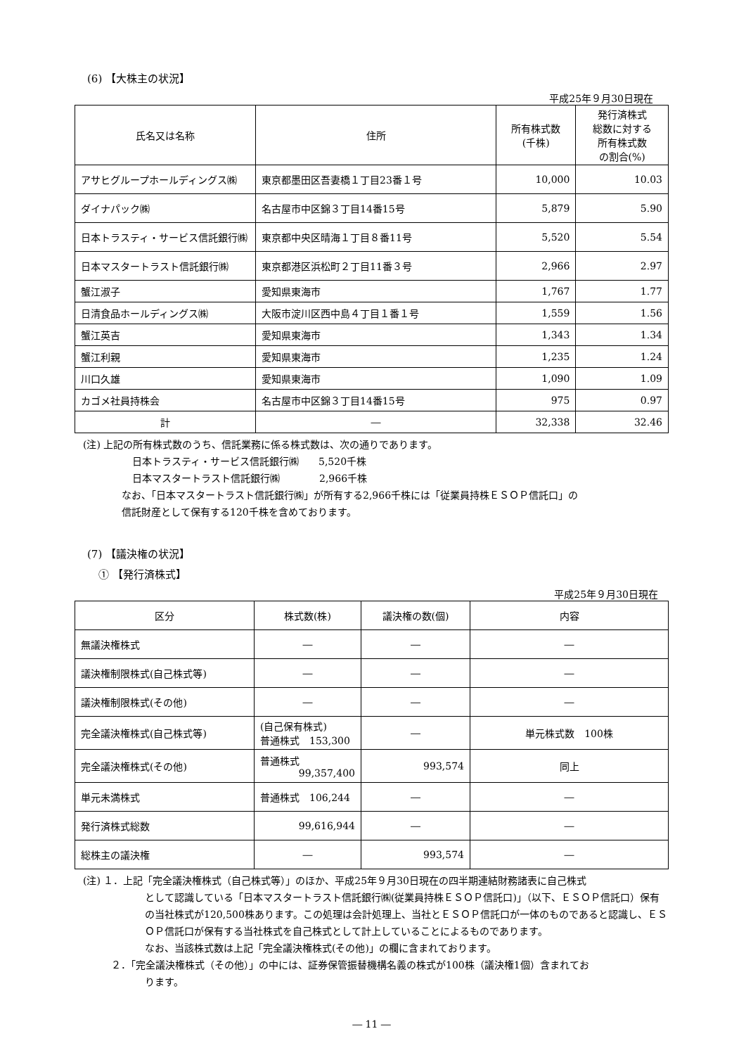(6) 【大株主の状況】
平成25年９月30日現在
| 氏名又は名称 | 住所 | 所有株式数 (千株) | 発行済株式 総数に対する 所有株式数 の割合(%) |
| --- | --- | --- | --- |
| アサヒグループホールディングス㈱ | 東京都墨田区吾妻橋１丁目23番１号 | 10,000 | 10.03 |
| ダイナパック㈱ | 名古屋市中区錦３丁目14番15号 | 5,879 | 5.90 |
| 日本トラスティ・サービス信託銀行㈱ | 東京都中央区晴海１丁目８番11号 | 5,520 | 5.54 |
| 日本マスタートラスト信託銀行㈱ | 東京都港区浜松町２丁目11番３号 | 2,966 | 2.97 |
| 蟹江淑子 | 愛知県東海市 | 1,767 | 1.77 |
| 日清食品ホールディングス㈱ | 大阪市淀川区西中島４丁目１番１号 | 1,559 | 1.56 |
| 蟹江英吉 | 愛知県東海市 | 1,343 | 1.34 |
| 蟹江利親 | 愛知県東海市 | 1,235 | 1.24 |
| 川口久雄 | 愛知県東海市 | 1,090 | 1.09 |
| カゴメ社員持株会 | 名古屋市中区錦３丁目14番15号 | 975 | 0.97 |
| 計 | ― | 32,338 | 32.46 |
(注) 上記の所有株式数のうち、信託業務に係る株式数は、次の通りであります。
日本トラスティ・サービス信託銀行㈱　　5,520千株
日本マスタートラスト信託銀行㈱　　　　2,966千株
なお、「日本マスタートラスト信託銀行㈱」が所有する2,966千株には「従業員持株ＥＳＯＰ信託口」の
信託財産として保有する120千株を含めております。
(7) 【議決権の状況】
① 【発行済株式】
平成25年９月30日現在
| 区分 | 株式数(株) | 議決権の数(個) | 内容 |
| --- | --- | --- | --- |
| 無議決権株式 | ― | ― | ― |
| 議決権制限株式(自己株式等) | ― | ― | ― |
| 議決権制限株式(その他) | ― | ― | ― |
| 完全議決権株式(自己株式等) | (自己保有株式) 普通株式 153,300 | ― | 単元株式数 100株 |
| 完全議決権株式(その他) | 普通株式 99,357,400 | 993,574 | 同上 |
| 単元未満株式 | 普通株式 106,244 | ― | ― |
| 発行済株式総数 | 99,616,944 | ― | ― |
| 総株主の議決権 | ― | 993,574 | ― |
(注) １．上記「完全議決権株式（自己株式等）」のほか、平成25年９月30日現在の四半期連結財務諸表に自己株式
として認識している「日本マスタートラスト信託銀行㈱(従業員持株ＥＳＯＰ信託口)」（以下、ＥＳＯＰ信託口）保有の当社株式が120,500株あります。この処理は会計処理上、当社とＥＳＯＰ信託口が一体のものであると認識し、ＥＳＯＰ信託口が保有する当社株式を自己株式として計上していることによるものであります。
なお、当該株式数は上記「完全議決権株式(その他)」の欄に含まれております。
２．「完全議決権株式（その他）」の中には、証券保管振替機構名義の株式が100株（議決権1個）含まれてお
ります。
― 11 ―